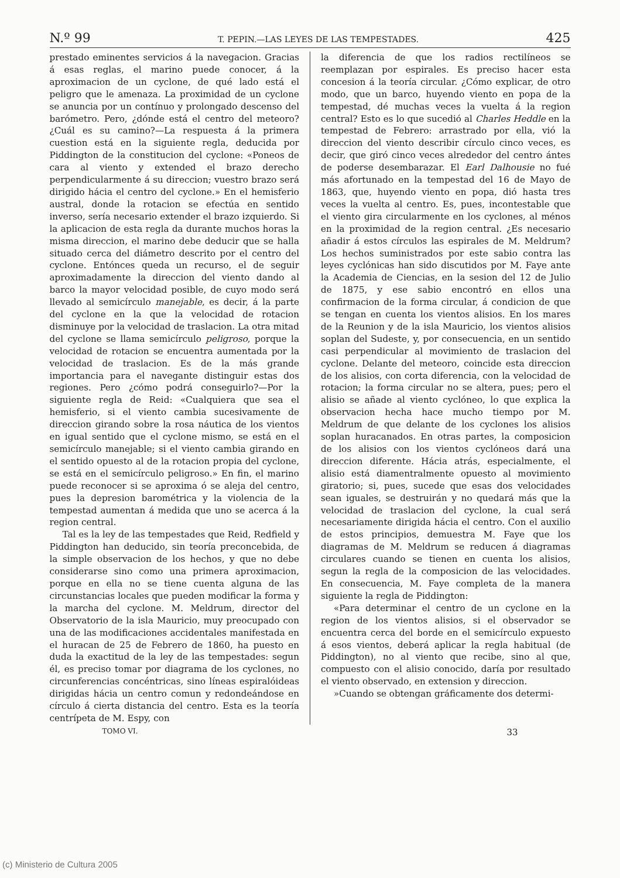N.º 99 T. PEPIN.—LAS LEYES DE LAS TEMPESTADES. 425
prestado eminentes servicios á la navegacion. Gracias á esas reglas, el marino puede conocer, á la aproximacion de un cyclone, de qué lado está el peligro que le amenaza. La proximidad de un cyclone se anuncia por un contínuo y prolongado descenso del barómetro. Pero, ¿dónde está el centro del meteoro? ¿Cuál es su camino?—La respuesta á la primera cuestion está en la siguiente regla, deducida por Piddington de la constitucion del cyclone: «Poneos de cara al viento y extended el brazo derecho perpendicularmente á su direccion; vuestro brazo será dirigido hácia el centro del cyclone.» En el hemisferio austral, donde la rotacion se efectúa en sentido inverso, sería necesario extender el brazo izquierdo. Si la aplicacion de esta regla da durante muchos horas la misma direccion, el marino debe deducir que se halla situado cerca del diámetro descrito por el centro del cyclone. Entónces queda un recurso, el de seguir aproximadamente la direccion del viento dando al barco la mayor velocidad posible, de cuyo modo será llevado al semicírculo manejable, es decir, á la parte del cyclone en la que la velocidad de rotacion disminuye por la velocidad de traslacion. La otra mitad del cyclone se llama semicírculo peligroso, porque la velocidad de rotacion se encuentra aumentada por la velocidad de traslacion. Es de la más grande importancia para el navegante distinguir estas dos regiones. Pero ¿cómo podrá conseguirlo?—Por la siguiente regla de Reid: «Cualquiera que sea el hemisferio, si el viento cambia sucesivamente de direccion girando sobre la rosa náutica de los vientos en igual sentido que el cyclone mismo, se está en el semicírculo manejable; si el viento cambia girando en el sentido opuesto al de la rotacion propia del cyclone, se está en el semicírculo peligroso.» En fin, el marino puede reconocer si se aproxima ó se aleja del centro, pues la depresion barométrica y la violencia de la tempestad aumentan á medida que uno se acerca á la region central.
Tal es la ley de las tempestades que Reid, Redfield y Piddington han deducido, sin teoría preconcebida, de la simple observacion de los hechos, y que no debe considerarse sino como una primera aproximacion, porque en ella no se tiene cuenta alguna de las circunstancias locales que pueden modificar la forma y la marcha del cyclone. M. Meldrum, director del Observatorio de la isla Mauricio, muy preocupado con una de las modificaciones accidentales manifestada en el huracan de 25 de Febrero de 1860, ha puesto en duda la exactitud de la ley de las tempestades: segun él, es preciso tomar por diagrama de los cyclones, no circunferencias concéntricas, sino líneas espiralóideas dirigidas hácia un centro comun y redondeándose en círculo á cierta distancia del centro. Esta es la teoría centrípeta de M. Espy, con
la diferencia de que los radios rectilíneos se reemplazan por espirales. Es preciso hacer esta concesion á la teoría circular. ¿Cómo explicar, de otro modo, que un barco, huyendo viento en popa de la tempestad, dé muchas veces la vuelta á la region central? Esto es lo que sucedió al Charles Heddle en la tempestad de Febrero: arrastrado por ella, vió la direccion del viento describir círculo cinco veces, es decir, que giró cinco veces alrededor del centro ántes de poderse desembarazar. El Earl Dalhousie no fué más afortunado en la tempestad del 16 de Mayo de 1863, que, huyendo viento en popa, dió hasta tres veces la vuelta al centro. Es, pues, incontestable que el viento gira circularmente en los cyclones, al ménos en la proximidad de la region central. ¿Es necesario añadir á estos círculos las espirales de M. Meldrum? Los hechos suministrados por este sabio contra las leyes cyclónicas han sido discutidos por M. Faye ante la Academia de Ciencias, en la sesion del 12 de Julio de 1875, y ese sabio encontró en ellos una confirmacion de la forma circular, á condicion de que se tengan en cuenta los vientos alisios. En los mares de la Reunion y de la isla Mauricio, los vientos alisios soplan del Sudeste, y, por consecuencia, en un sentido casi perpendicular al movimiento de traslacion del cyclone. Delante del meteoro, coincide esta direccion de los alisios, con corta diferencia, con la velocidad de rotacion; la forma circular no se altera, pues; pero el alisio se añade al viento cyclóneo, lo que explica la observacion hecha hace mucho tiempo por M. Meldrum de que delante de los cyclones los alisios soplan huracanados. En otras partes, la composicion de los alisios con los vientos cyclóneos dará una direccion diferente. Hácia atrás, especialmente, el alisio está diamentralmente opuesto al movimiento giratorio; si, pues, sucede que esas dos velocidades sean iguales, se destruirán y no quedará más que la velocidad de traslacion del cyclone, la cual será necesariamente dirigida hácia el centro. Con el auxilio de estos principios, demuestra M. Faye que los diagramas de M. Meldrum se reducen á diagramas circulares cuando se tienen en cuenta los alisios, segun la regla de la composicion de las velocidades. En consecuencia, M. Faye completa de la manera siguiente la regla de Piddington:
«Para determinar el centro de un cyclone en la region de los vientos alisios, si el observador se encuentra cerca del borde en el semicírculo expuesto á esos vientos, deberá aplicar la regla habitual (de Piddington), no al viento que recibe, sino al que, compuesto con el alisio conocido, daría por resultado el viento observado, en extension y direccion.
»Cuando se obtengan gráficamente dos determi-
TOMO VI. 33
(c) Ministerio de Cultura 2005